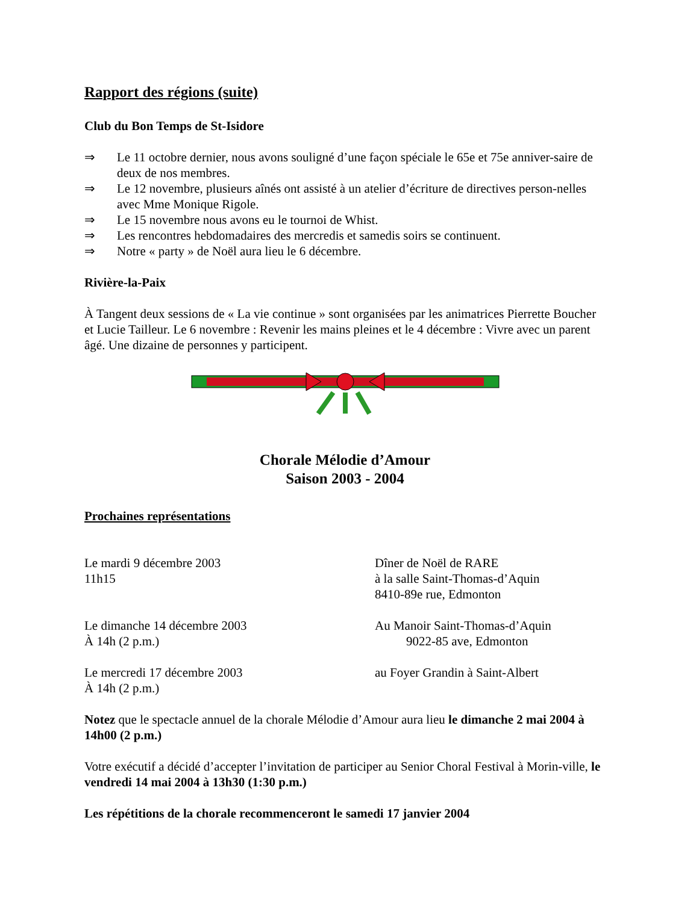Rapport des régions (suite)
Club du Bon Temps de St-Isidore
⇒ Le 11 octobre dernier, nous avons souligné d’une façon spéciale le 65e et 75e anniver-saire de deux de nos membres.
⇒ Le 12 novembre, plusieurs aînés ont assisté à un atelier d’écriture de directives person-nelles avec Mme Monique Rigole.
⇒ Le 15 novembre nous avons eu le tournoi de Whist.
⇒ Les rencontres hebdomadaires des mercredis et samedis soirs se continuent.
⇒ Notre « party » de Noël aura lieu le 6 décembre.
Rivière-la-Paix
À Tangent deux sessions de « La vie continue » sont organisées par les animatrices Pierrette Boucher et Lucie Tailleur. Le 6 novembre : Revenir les mains pleines et le 4 décembre : Vivre avec un parent âgé. Une dizaine de personnes y participent.
Chorale Mélodie d’Amour
Saison 2003 - 2004
Prochaines représentations
Le mardi 9 décembre 2003
11h15
Dîner de Noël de RARE
à la salle Saint-Thomas-d’Aquin
8410-89e rue, Edmonton
Le dimanche 14 décembre 2003
À 14h (2 p.m.)
Au Manoir Saint-Thomas-d’Aquin
9022-85 ave, Edmonton
Le mercredi 17 décembre 2003
À 14h (2 p.m.)
au Foyer Grandin à Saint-Albert
Notez que le spectacle annuel de la chorale Mélodie d’Amour aura lieu le dimanche 2 mai 2004 à 14h00 (2 p.m.)
Votre exécutif a décidé d’accepter l’invitation de participer au Senior Choral Festival à Morin-ville, le vendredi 14 mai 2004 à 13h30 (1:30 p.m.)
Les répétitions de la chorale recommenceront le samedi 17 janvier 2004